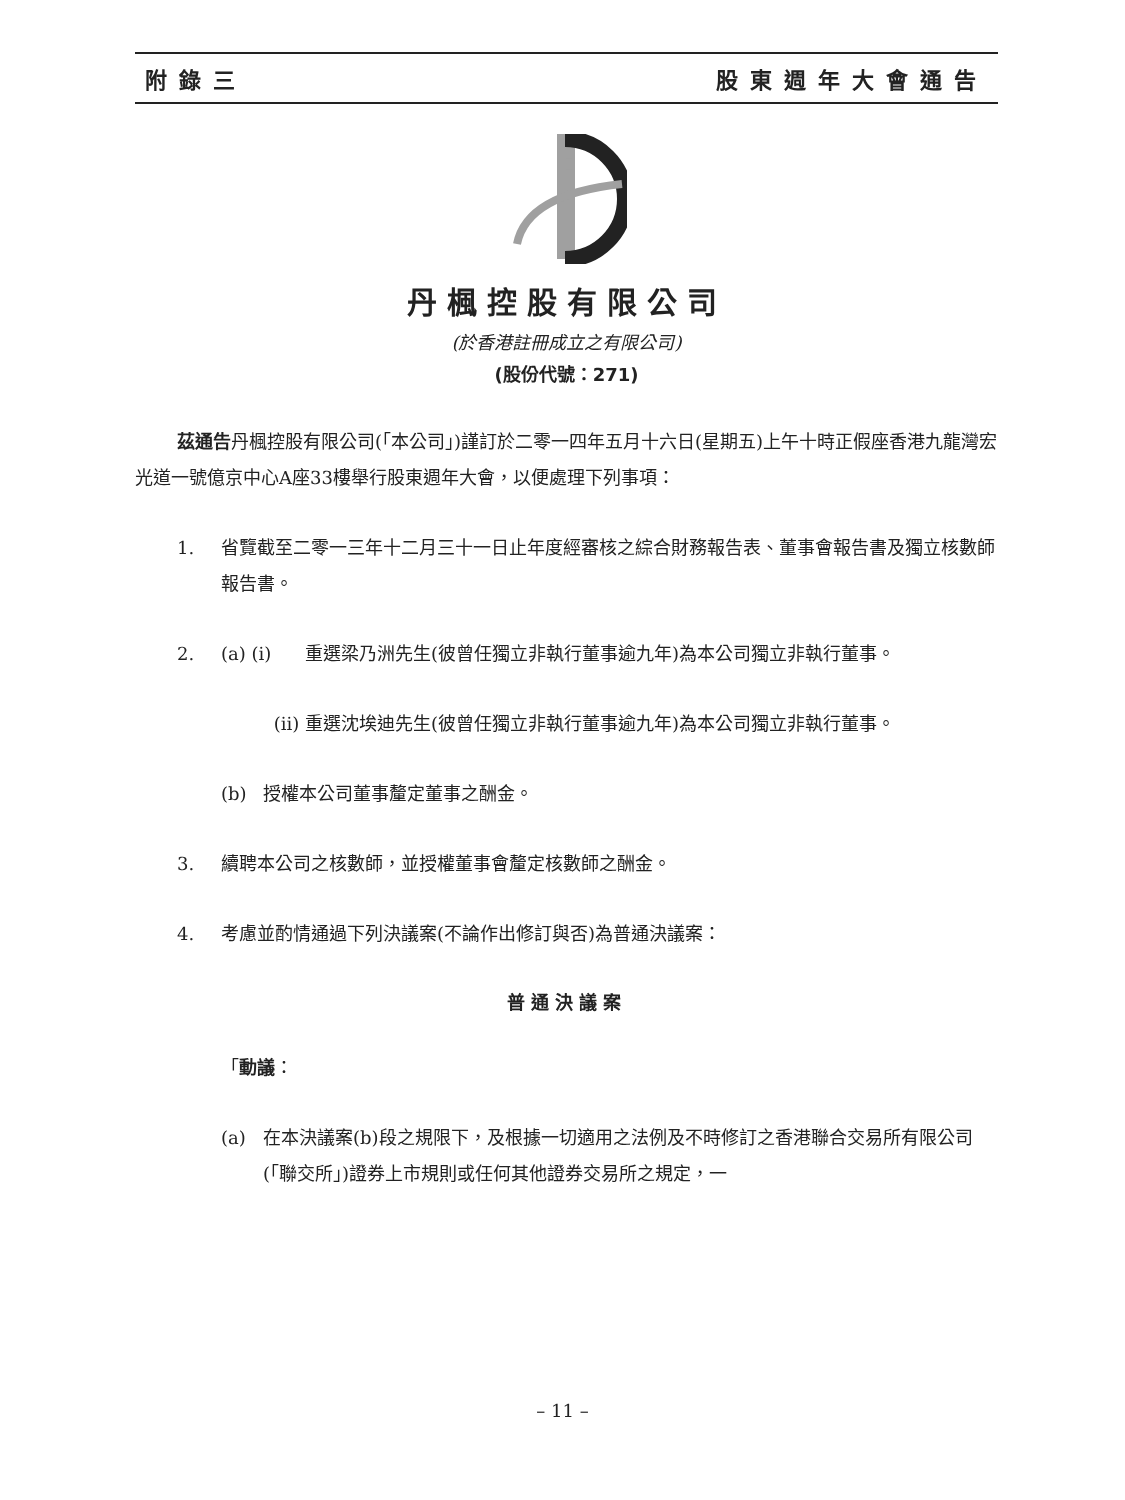附錄三 股東週年大會通告
丹楓控股有限公司
(於香港註冊成立之有限公司)
(股份代號：271)
茲通告丹楓控股有限公司(「本公司」)謹訂於二零一四年五月十六日(星期五)上午十時正假座香港九龍灣宏光道一號億京中心A座33樓舉行股東週年大會，以便處理下列事項：
1. 省覽截至二零一三年十二月三十一日止年度經審核之綜合財務報告表、董事會報告書及獨立核數師報告書。
2. (a) (i) 重選梁乃洲先生(彼曾任獨立非執行董事逾九年)為本公司獨立非執行董事。
(ii) 重選沈埃迪先生(彼曾任獨立非執行董事逾九年)為本公司獨立非執行董事。
(b) 授權本公司董事釐定董事之酬金。
3. 續聘本公司之核數師，並授權董事會釐定核數師之酬金。
4. 考慮並酌情通過下列決議案(不論作出修訂與否)為普通決議案：
普通決議案
「動議：
(a) 在本決議案(b)段之規限下，及根據一切適用之法例及不時修訂之香港聯合交易所有限公司(「聯交所」)證券上市規則或任何其他證券交易所之規定，一
– 11 –